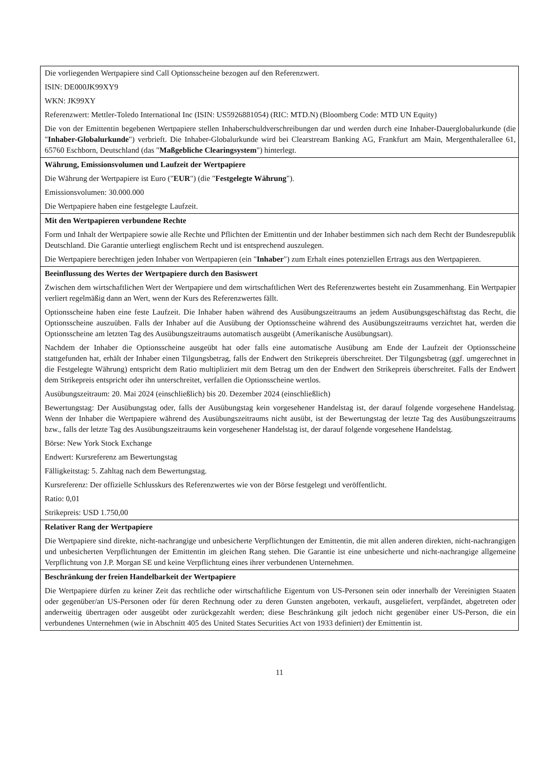| Die vorliegenden Wertpapiere sind Call Optionsscheine bezogen auf den Referenzwert. ISIN: DE000JK99XY9 WKN: JK99XY Referenzwert: Mettler-Toledo International Inc (ISIN: US5926881054) (RIC: MTD.N) (Bloomberg Code: MTD UN Equity) Die von der Emittentin begebenen Wertpapiere stellen Inhaberschuldverschreibungen dar und werden durch eine Inhaber-Dauerglobalurkunde (die " Inhaber-Globalurkunde ") verbrieft. Die Inhaber-Globalurkunde wird bei Clearstream Banking AG, Frankfurt am Main, Mergenthalerallee 61, 65760 Eschborn, Deutschland (das " Maßgebliche Clearingsystem ") hinterlegt. |
| Währung, Emissionsvolumen und Laufzeit der Wertpapiere Die Währung der Wertpapiere ist Euro (" EUR ") (die " Festgelegte Währung "). Emissionsvolumen: 30.000.000 Die Wertpapiere haben eine festgelegte Laufzeit. |
| Mit den Wertpapieren verbundene Rechte Form und Inhalt der Wertpapiere sowie alle Rechte und Pflichten der Emittentin und der Inhaber bestimmen sich nach dem Recht der Bundesrepublik Deutschland. Die Garantie unterliegt englischem Recht und ist entsprechend auszulegen. Die Wertpapiere berechtigen jeden Inhaber von Wertpapieren (ein " Inhaber ") zum Erhalt eines potenziellen Ertrags aus den Wertpapieren. |
| Beeinflussung des Wertes der Wertpapiere durch den Basiswert Zwischen dem wirtschaftlichen Wert der Wertpapiere und dem wirtschaftlichen Wert des Referenzwertes besteht ein Zusammenhang. Ein Wertpapier verliert regelmäßig dann an Wert, wenn der Kurs des Referenzwertes fällt. Optionsscheine haben eine feste Laufzeit. Die Inhaber haben während des Ausübungszeitraums an jedem Ausübungsgeschäftstag das Recht, die Optionsscheine auszuüben. Falls der Inhaber auf die Ausübung der Optionsscheine während des Ausübungszeitraums verzichtet hat, werden die Optionsscheine am letzten Tag des Ausübungszeitraums automatisch ausgeübt (Amerikanische Ausübungsart). Nachdem der Inhaber die Optionsscheine ausgeübt hat oder falls eine automatische Ausübung am Ende der Laufzeit der Optionsscheine stattgefunden hat, erhält der Inhaber einen Tilgungsbetrag, falls der Endwert den Strikepreis überschreitet. Der Tilgungsbetrag (ggf. umgerechnet in die Festgelegte Währung) entspricht dem Ratio multipliziert mit dem Betrag um den der Endwert den Strikepreis überschreitet. Falls der Endwert dem Strikepreis entspricht oder ihn unterschreitet, verfallen die Optionsscheine wertlos. Ausübungszeitraum: 20. Mai 2024 (einschließlich) bis 20. Dezember 2024 (einschließlich) Bewertungstag: Der Ausübungstag oder, falls der Ausübungstag kein vorgesehener Handelstag ist, der darauf folgende vorgesehene Handelstag. Wenn der Inhaber die Wertpapiere während des Ausübungszeitraums nicht ausübt, ist der Bewertungstag der letzte Tag des Ausübungszeitraums bzw., falls der letzte Tag des Ausübungszeitraums kein vorgesehener Handelstag ist, der darauf folgende vorgesehene Handelstag. Börse: New York Stock Exchange Endwert: Kursreferenz am Bewertungstag Fälligkeitstag: 5. Zahltag nach dem Bewertungstag. Kursreferenz: Der offizielle Schlusskurs des Referenzwertes wie von der Börse festgelegt und veröffentlicht. Ratio: 0,01 Strikepreis: USD 1.750,00 |
| Relativer Rang der Wertpapiere Die Wertpapiere sind direkte, nicht-nachrangige und unbesicherte Verpflichtungen der Emittentin, die mit allen anderen direkten, nicht-nachrangigen und unbesicherten Verpflichtungen der Emittentin im gleichen Rang stehen. Die Garantie ist eine unbesicherte und nicht-nachrangige allgemeine Verpflichtung von J.P. Morgan SE und keine Verpflichtung eines ihrer verbundenen Unternehmen. |
| Beschränkung der freien Handelbarkeit der Wertpapiere Die Wertpapiere dürfen zu keiner Zeit das rechtliche oder wirtschaftliche Eigentum von US-Personen sein oder innerhalb der Vereinigten Staaten oder gegenüber/an US-Personen oder für deren Rechnung oder zu deren Gunsten angeboten, verkauft, ausgeliefert, verpfändet, abgetreten oder anderweitig übertragen oder ausgeübt oder zurückgezahlt werden; diese Beschränkung gilt jedoch nicht gegenüber einer US-Person, die ein verbundenes Unternehmen (wie in Abschnitt 405 des United States Securities Act von 1933 definiert) der Emittentin ist. |
11